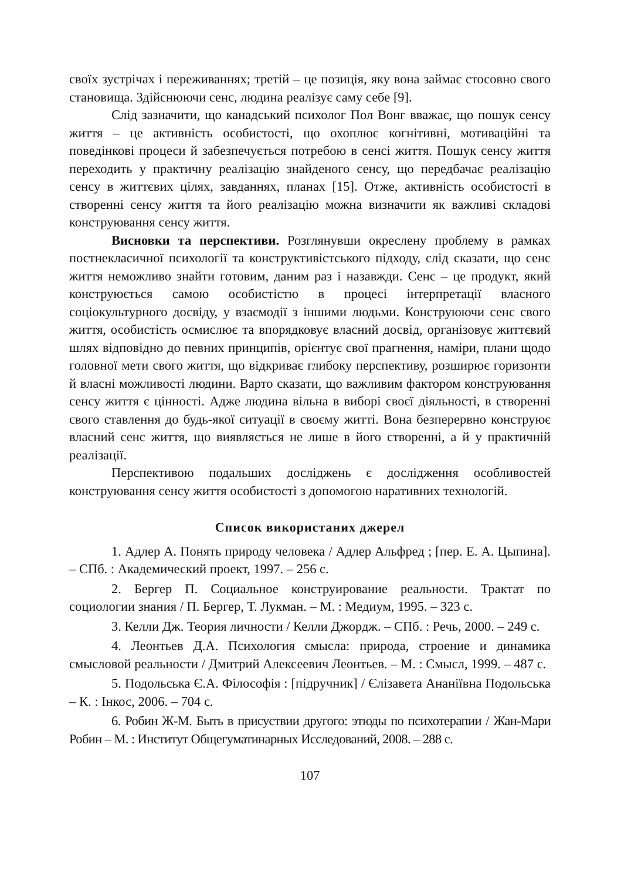своїх зустрічах і переживаннях; третій – це позиція, яку вона займає стосовно свого становища. Здійснюючи сенс, людина реалізує саму себе [9].
Слід зазначити, що канадський психолог Пол Вонг вважає, що пошук сенсу життя – це активність особистості, що охоплює когнітивні, мотиваційні та поведінкові процеси й забезпечується потребою в сенсі життя. Пошук сенсу життя переходить у практичну реалізацію знайденого сенсу, що передбачає реалізацію сенсу в життєвих цілях, завданнях, планах [15]. Отже, активність особистості в створенні сенсу життя та його реалізацію можна визначити як важливі складові конструювання сенсу життя.
Висновки та перспективи. Розглянувши окреслену проблему в рамках постнекласичної психології та конструктивістського підходу, слід сказати, що сенс життя неможливо знайти готовим, даним раз і назавжди. Сенс – це продукт, який конструюється самою особистістю в процесі інтерпретації власного соціокультурного досвіду, у взаємодії з іншими людьми. Конструюючи сенс свого життя, особистість осмислює та впорядковує власний досвід, організовує життєвий шлях відповідно до певних принципів, орієнтує свої прагнення, наміри, плани щодо головної мети свого життя, що відкриває глибоку перспективу, розширює горизонти й власні можливості людини. Варто сказати, що важливим фактором конструювання сенсу життя є цінності. Адже людина вільна в виборі своєї діяльності, в створенні свого ставлення до будь-якої ситуації в своєму житті. Вона безперервно конструює власний сенс життя, що виявляється не лише в його створенні, а й у практичній реалізації.
Перспективою подальших досліджень є дослідження особливостей конструювання сенсу життя особистості з допомогою наративних технологій.
Список використаних джерел
1. Адлер А. Понять природу человека / Адлер Альфред ; [пер. Е. А. Цыпина]. – СПб. : Академический проект, 1997. – 256 с.
2. Бергер П. Социальное конструирование реальности. Трактат по социологии знания / П. Бергер, Т. Лукман. – М. : Медиум, 1995. – 323 с.
3. Келли Дж. Теория личности / Келли Джордж. – СПб. : Речь, 2000. – 249 с.
4. Леонтьев Д.А. Психология смысла: природа, строение и динамика смысловой реальности / Дмитрий Алексеевич Леонтьев. – М. : Смысл, 1999. – 487 с.
5. Подольська Є.А. Філософія : [підручник] / Єлізавета Ананіївна Подольська – К. : Інкос, 2006. – 704 с.
6. Робин Ж-М. Быть в присуствии другого: этюды по психотерапии / Жан-Мари Робин – М. : Институт Общегуматинарных Исследований, 2008. – 288 с.
107